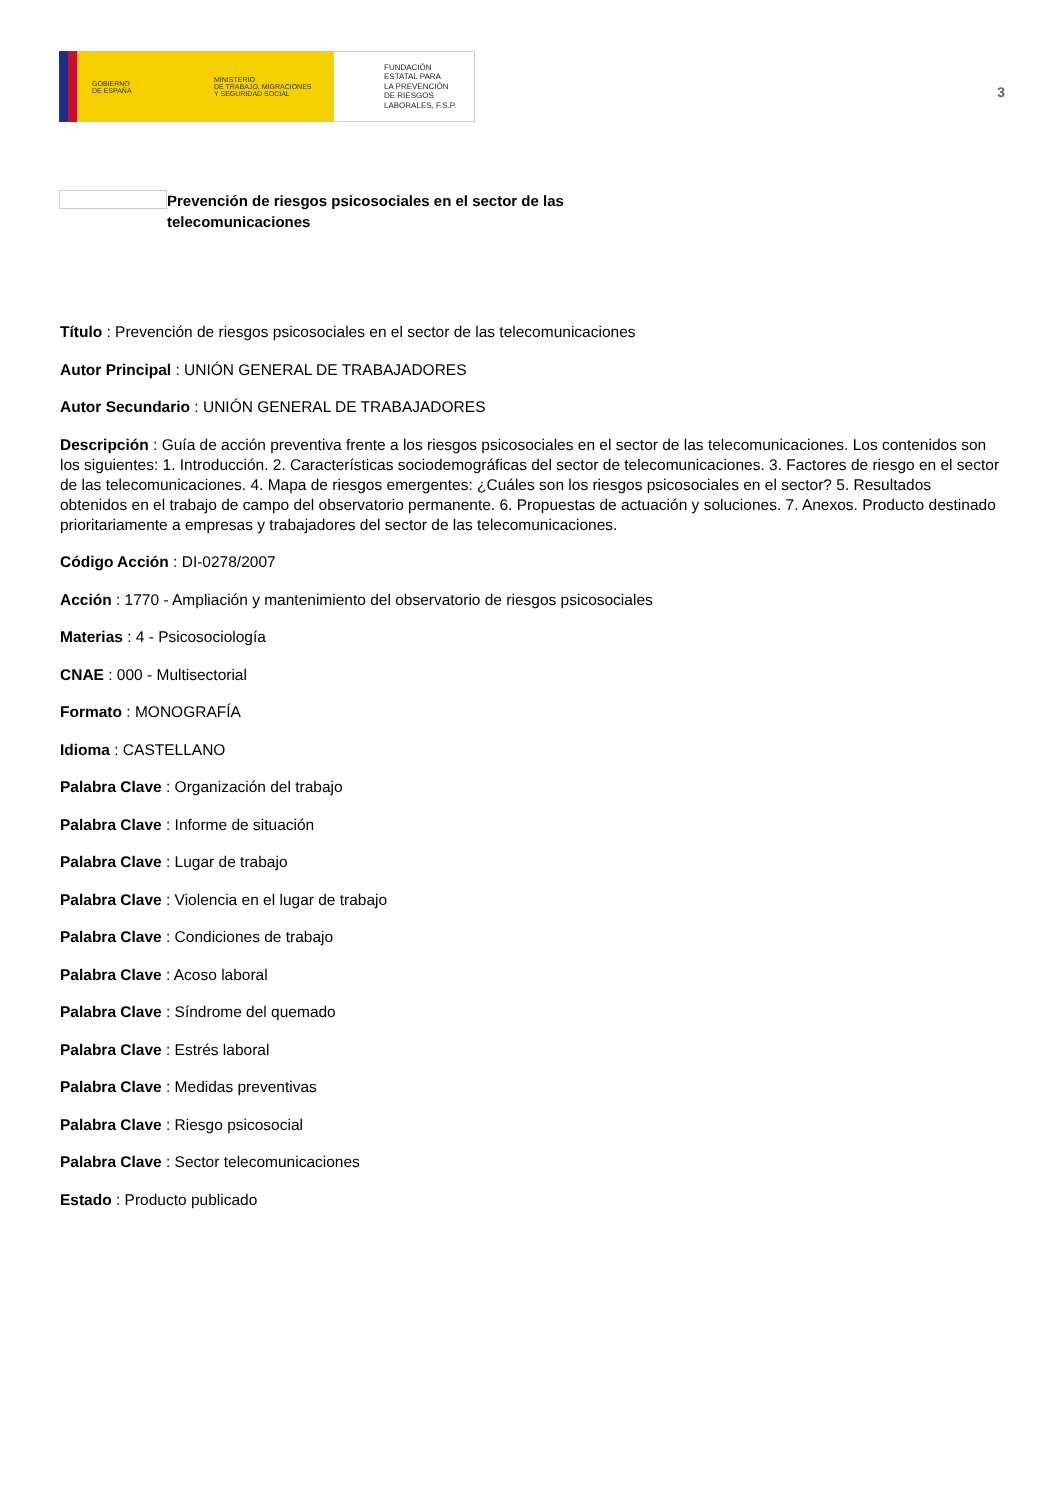GOBIERNO
DE ESPAÑA
MINISTERIO
DE TRABAJO, MIGRACIONES
Y SEGURIDAD SOCIAL
FUNDACIÓN
ESTATAL PARA
LA PREVENCIÓN
DE RIESGOS
LABORALES, F.S.P.
3
Prevención de riesgos psicosociales en el sector de las telecomunicaciones
Título : Prevención de riesgos psicosociales en el sector de las telecomunicaciones
Autor Principal : UNIÓN GENERAL DE TRABAJADORES
Autor Secundario : UNIÓN GENERAL DE TRABAJADORES
Descripción : Guía de acción preventiva frente a los riesgos psicosociales en el sector de las telecomunicaciones. Los contenidos son los siguientes: 1. Introducción. 2. Características sociodemográficas del sector de telecomunicaciones. 3. Factores de riesgo en el sector de las telecomunicaciones. 4. Mapa de riesgos emergentes: ¿Cuáles son los riesgos psicosociales en el sector? 5. Resultados obtenidos en el trabajo de campo del observatorio permanente. 6. Propuestas de actuación y soluciones. 7. Anexos. Producto destinado prioritariamente a empresas y trabajadores del sector de las telecomunicaciones.
Código Acción : DI-0278/2007
Acción : 1770 - Ampliación y mantenimiento del observatorio de riesgos psicosociales
Materias : 4 - Psicosociología
CNAE : 000 - Multisectorial
Formato : MONOGRAFÍA
Idioma : CASTELLANO
Palabra Clave : Organización del trabajo
Palabra Clave : Informe de situación
Palabra Clave : Lugar de trabajo
Palabra Clave : Violencia en el lugar de trabajo
Palabra Clave : Condiciones de trabajo
Palabra Clave : Acoso laboral
Palabra Clave : Síndrome del quemado
Palabra Clave : Estrés laboral
Palabra Clave : Medidas preventivas
Palabra Clave : Riesgo psicosocial
Palabra Clave : Sector telecomunicaciones
Estado : Producto publicado